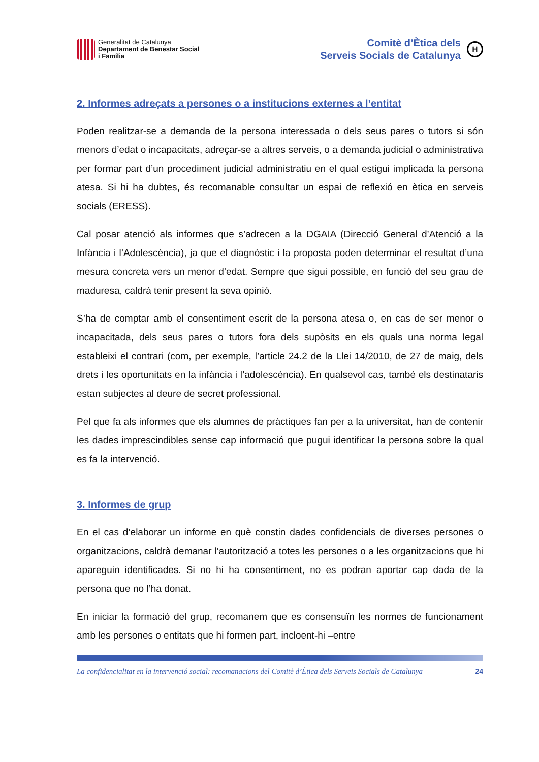Generalitat de Catalunya
Departament de Benestar Social
i Família
Comitè d’Ètica dels
Serveis Socials de Catalunya
H
2. Informes adreçats a persones o a institucions externes a l’entitat
Poden realitzar-se a demanda de la persona interessada o dels seus pares o tutors si són menors d’edat o incapacitats, adreçar-se a altres serveis, o a demanda judicial o administrativa per formar part d’un procediment judicial administratiu en el qual estigui implicada la persona atesa. Si hi ha dubtes, és recomanable consultar un espai de reflexió en ètica en serveis socials (ERESS).
Cal posar atenció als informes que s’adrecen a la DGAIA (Direcció General d’Atenció a la Infància i l’Adolescència), ja que el diagnòstic i la proposta poden determinar el resultat d’una mesura concreta vers un menor d’edat. Sempre que sigui possible, en funció del seu grau de maduresa, caldrà tenir present la seva opinió.
S’ha de comptar amb el consentiment escrit de la persona atesa o, en cas de ser menor o incapacitada, dels seus pares o tutors fora dels supòsits en els quals una norma legal estableixi el contrari (com, per exemple, l’article 24.2 de la Llei 14/2010, de 27 de maig, dels drets i les oportunitats en la infància i l’adolescència). En qualsevol cas, també els destinataris estan subjectes al deure de secret professional.
Pel que fa als informes que els alumnes de pràctiques fan per a la universitat, han de contenir les dades imprescindibles sense cap informació que pugui identificar la persona sobre la qual es fa la intervenció.
3. Informes de grup
En el cas d’elaborar un informe en què constin dades confidencials de diverses persones o organitzacions, caldrà demanar l’autorització a totes les persones o a les organitzacions que hi apareguin identificades. Si no hi ha consentiment, no es podran aportar cap dada de la persona que no l’ha donat.
En iniciar la formació del grup, recomanem que es consensuïn les normes de funcionament amb les persones o entitats que hi formen part, incloent-hi –entre
La confidencialitat en la intervenció social: recomanacions del Comitè d’Ètica dels Serveis Socials de Catalunya 24